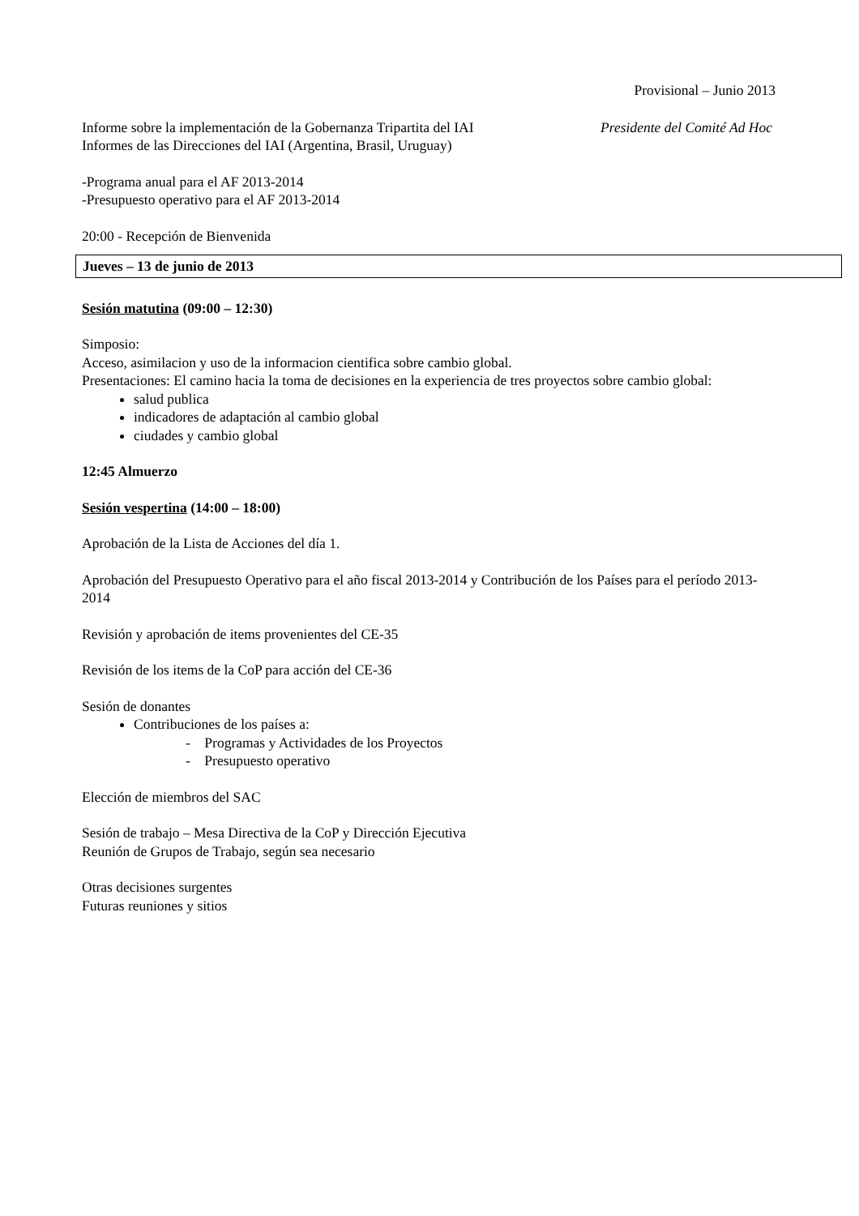Provisional – Junio 2013
Informe sobre la implementación de la Gobernanza Tripartita del IAI
Presidente del Comité Ad Hoc
Informes de las Direcciones del IAI (Argentina, Brasil, Uruguay)
-Programa anual para el AF 2013-2014
-Presupuesto operativo para el AF 2013-2014
20:00 - Recepción de Bienvenida
Jueves – 13 de junio de 2013
Sesión matutina (09:00 – 12:30)
Simposio:
Acceso, asimilacion y uso de la informacion cientifica sobre cambio global.
Presentaciones: El camino hacia la toma de decisiones en la experiencia de tres proyectos sobre cambio global:
salud publica
indicadores de adaptación al cambio global
ciudades y cambio global
12:45 Almuerzo
Sesión vespertina (14:00 – 18:00)
Aprobación de la Lista de Acciones del día 1.
Aprobación del Presupuesto Operativo para el año fiscal 2013-2014 y Contribución de los Países para el período 2013-2014
Revisión y aprobación de items provenientes del CE-35
Revisión de los items de la CoP para acción del CE-36
Sesión de donantes
Contribuciones de los países a:
- Programas y Actividades de los Proyectos
- Presupuesto operativo
Elección de miembros del SAC
Sesión de trabajo – Mesa Directiva de la CoP y Dirección Ejecutiva
Reunión de Grupos de Trabajo, según sea necesario
Otras decisiones surgentes
Futuras reuniones y sitios